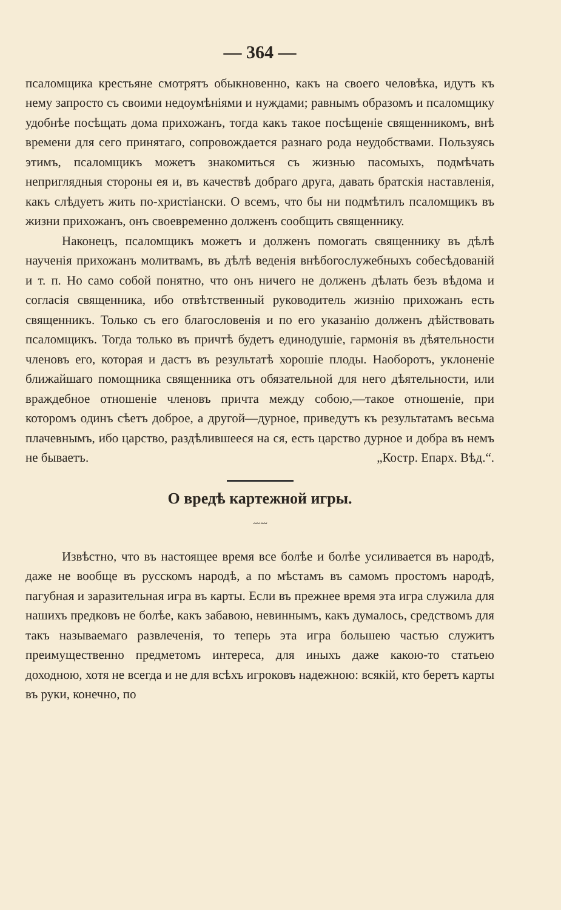— 364 —
псаломщика крестьяне смотрятъ обыкновенно, какъ на своего человѣка, идутъ къ нему запросто съ своими недоумѣніями и нуждами; равнымъ образомъ и псаломщику удобнѣе посѣщать дома прихожанъ, тогда какъ такое посѣщеніе священникомъ, внѣ времени для сего принятаго, сопровождается разнаго рода неудобствами. Пользуясь этимъ, псаломщикъ можетъ знакомиться съ жизнью пасомыхъ, подмѣчать неприглядныя стороны ея и, въ качествѣ добраго друга, давать братскія наставленія, какъ слѣдуетъ жить по-христіански. О всемъ, что бы ни подмѣтилъ псаломщикъ въ жизни прихожанъ, онъ своевременно долженъ сообщить священнику.
Наконецъ, псаломщикъ можетъ и долженъ помогать священнику въ дѣлѣ наученія прихожанъ молитвамъ, въ дѣлѣ веденія внѣбогослужебныхъ собесѣдованій и т. п. Но само собой понятно, что онъ ничего не долженъ дѣлать безъ вѣдома и согласія священника, ибо отвѣтственный руководитель жизнію прихожанъ есть священникъ. Только съ его благословенія и по его указанію долженъ дѣйствовать псаломщикъ. Тогда только въ причтѣ будетъ единодушіе, гармонія въ дѣятельности членовъ его, которая и дастъ въ результатѣ хорошіе плоды. Наоборотъ, уклоненіе ближайшаго помощника священника отъ обязательной для него дѣятельности, или враждебное отношеніе членовъ причта между собою,—такое отношеніе, при которомъ одинъ сѣетъ доброе, а другой—дурное, приведутъ къ результатамъ весьма плачевнымъ, ибо царство, раздѣлившееся на ся, есть царство дурное и добра въ немъ не бываетъ. „Костр. Епарх. Вѣд.“.
О вредѣ картежной игры.
〰〰
Извѣстно, что въ настоящее время все болѣе и болѣе усиливается въ народѣ, даже не вообще въ русскомъ народѣ, а по мѣстамъ въ самомъ простомъ народѣ, пагубная и заразительная игра въ карты. Если въ прежнее время эта игра служила для нашихъ предковъ не болѣе, какъ забавою, невиннымъ, какъ думалось, средствомъ для такъ называемаго развлеченія, то теперь эта игра большею частью служитъ преимущественно предметомъ интереса, для иныхъ даже какою-то статьею доходною, хотя не всегда и не для всѣхъ игроковъ надежною: всякій, кто беретъ карты въ руки, конечно, по